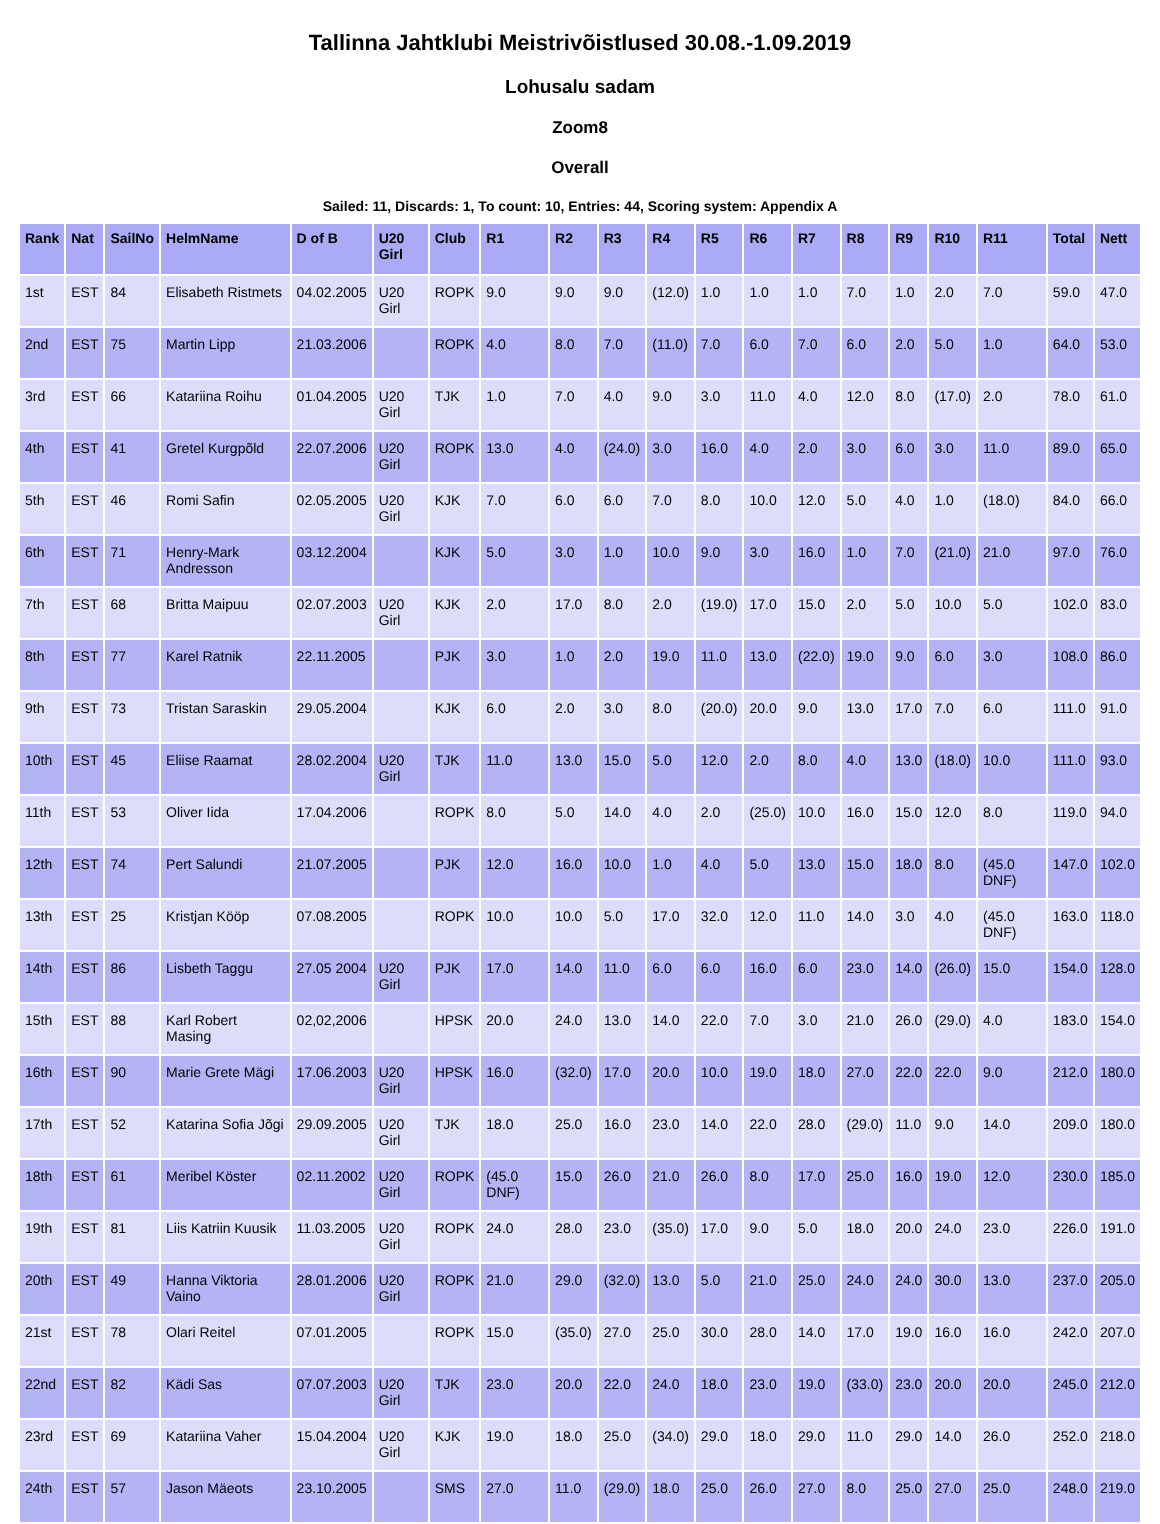Tallinna Jahtklubi Meistrivõistlused 30.08.-1.09.2019
Lohusalu sadam
Zoom8
Overall
Sailed: 11, Discards: 1, To count: 10, Entries: 44, Scoring system: Appendix A
| Rank | Nat | SailNo | HelmName | D of B | U20 Girl | Club | R1 | R2 | R3 | R4 | R5 | R6 | R7 | R8 | R9 | R10 | R11 | Total | Nett |
| --- | --- | --- | --- | --- | --- | --- | --- | --- | --- | --- | --- | --- | --- | --- | --- | --- | --- | --- | --- |
| 1st | EST | 84 | Elisabeth Ristmets | 04.02.2005 | U20 Girl | ROPK | 9.0 | 9.0 | 9.0 | (12.0) | 1.0 | 1.0 | 1.0 | 7.0 | 1.0 | 2.0 | 7.0 | 59.0 | 47.0 |
| 2nd | EST | 75 | Martin Lipp | 21.03.2006 | | ROPK | 4.0 | 8.0 | 7.0 | (11.0) | 7.0 | 6.0 | 7.0 | 6.0 | 2.0 | 5.0 | 1.0 | 64.0 | 53.0 |
| 3rd | EST | 66 | Katariina Roihu | 01.04.2005 | U20 Girl | TJK | 1.0 | 7.0 | 4.0 | 9.0 | 3.0 | 11.0 | 4.0 | 12.0 | 8.0 | (17.0) | 2.0 | 78.0 | 61.0 |
| 4th | EST | 41 | Gretel Kurgpõld | 22.07.2006 | U20 Girl | ROPK | 13.0 | 4.0 | (24.0) | 3.0 | 16.0 | 4.0 | 2.0 | 3.0 | 6.0 | 3.0 | 11.0 | 89.0 | 65.0 |
| 5th | EST | 46 | Romi Safin | 02.05.2005 | U20 Girl | KJK | 7.0 | 6.0 | 6.0 | 7.0 | 8.0 | 10.0 | 12.0 | 5.0 | 4.0 | 1.0 | (18.0) | 84.0 | 66.0 |
| 6th | EST | 71 | Henry-Mark Andresson | 03.12.2004 | | KJK | 5.0 | 3.0 | 1.0 | 10.0 | 9.0 | 3.0 | 16.0 | 1.0 | 7.0 | (21.0) | 21.0 | 97.0 | 76.0 |
| 7th | EST | 68 | Britta Maipuu | 02.07.2003 | U20 Girl | KJK | 2.0 | 17.0 | 8.0 | 2.0 | (19.0) | 17.0 | 15.0 | 2.0 | 5.0 | 10.0 | 5.0 | 102.0 | 83.0 |
| 8th | EST | 77 | Karel Ratnik | 22.11.2005 | | PJK | 3.0 | 1.0 | 2.0 | 19.0 | 11.0 | 13.0 | (22.0) | 19.0 | 9.0 | 6.0 | 3.0 | 108.0 | 86.0 |
| 9th | EST | 73 | Tristan Saraskin | 29.05.2004 | | KJK | 6.0 | 2.0 | 3.0 | 8.0 | (20.0) | 20.0 | 9.0 | 13.0 | 17.0 | 7.0 | 6.0 | 111.0 | 91.0 |
| 10th | EST | 45 | Eliise Raamat | 28.02.2004 | U20 Girl | TJK | 11.0 | 13.0 | 15.0 | 5.0 | 12.0 | 2.0 | 8.0 | 4.0 | 13.0 | (18.0) | 10.0 | 111.0 | 93.0 |
| 11th | EST | 53 | Oliver Iida | 17.04.2006 | | ROPK | 8.0 | 5.0 | 14.0 | 4.0 | 2.0 | (25.0) | 10.0 | 16.0 | 15.0 | 12.0 | 8.0 | 119.0 | 94.0 |
| 12th | EST | 74 | Pert Salundi | 21.07.2005 | | PJK | 12.0 | 16.0 | 10.0 | 1.0 | 4.0 | 5.0 | 13.0 | 15.0 | 18.0 | 8.0 | (45.0 DNF) | 147.0 | 102.0 |
| 13th | EST | 25 | Kristjan Kööp | 07.08.2005 | | ROPK | 10.0 | 10.0 | 5.0 | 17.0 | 32.0 | 12.0 | 11.0 | 14.0 | 3.0 | 4.0 | (45.0 DNF) | 163.0 | 118.0 |
| 14th | EST | 86 | Lisbeth Taggu | 27.05 2004 | U20 Girl | PJK | 17.0 | 14.0 | 11.0 | 6.0 | 6.0 | 16.0 | 6.0 | 23.0 | 14.0 | (26.0) | 15.0 | 154.0 | 128.0 |
| 15th | EST | 88 | Karl Robert Masing | 02,02,2006 | | HPSK | 20.0 | 24.0 | 13.0 | 14.0 | 22.0 | 7.0 | 3.0 | 21.0 | 26.0 | (29.0) | 4.0 | 183.0 | 154.0 |
| 16th | EST | 90 | Marie Grete Mägi | 17.06.2003 | U20 Girl | HPSK | 16.0 | (32.0) | 17.0 | 20.0 | 10.0 | 19.0 | 18.0 | 27.0 | 22.0 | 22.0 | 9.0 | 212.0 | 180.0 |
| 17th | EST | 52 | Katarina Sofia Jõgi | 29.09.2005 | U20 Girl | TJK | 18.0 | 25.0 | 16.0 | 23.0 | 14.0 | 22.0 | 28.0 | (29.0) | 11.0 | 9.0 | 14.0 | 209.0 | 180.0 |
| 18th | EST | 61 | Meribel Köster | 02.11.2002 | U20 Girl | ROPK | (45.0 DNF) | 15.0 | 26.0 | 21.0 | 26.0 | 8.0 | 17.0 | 25.0 | 16.0 | 19.0 | 12.0 | 230.0 | 185.0 |
| 19th | EST | 81 | Liis Katriin Kuusik | 11.03.2005 | U20 Girl | ROPK | 24.0 | 28.0 | 23.0 | (35.0) | 17.0 | 9.0 | 5.0 | 18.0 | 20.0 | 24.0 | 23.0 | 226.0 | 191.0 |
| 20th | EST | 49 | Hanna Viktoria Vaino | 28.01.2006 | U20 Girl | ROPK | 21.0 | 29.0 | (32.0) | 13.0 | 5.0 | 21.0 | 25.0 | 24.0 | 24.0 | 30.0 | 13.0 | 237.0 | 205.0 |
| 21st | EST | 78 | Olari Reitel | 07.01.2005 | | ROPK | 15.0 | (35.0) | 27.0 | 25.0 | 30.0 | 28.0 | 14.0 | 17.0 | 19.0 | 16.0 | 16.0 | 242.0 | 207.0 |
| 22nd | EST | 82 | Kädi Sas | 07.07.2003 | U20 Girl | TJK | 23.0 | 20.0 | 22.0 | 24.0 | 18.0 | 23.0 | 19.0 | (33.0) | 23.0 | 20.0 | 20.0 | 245.0 | 212.0 |
| 23rd | EST | 69 | Katariina Vaher | 15.04.2004 | U20 Girl | KJK | 19.0 | 18.0 | 25.0 | (34.0) | 29.0 | 18.0 | 29.0 | 11.0 | 29.0 | 14.0 | 26.0 | 252.0 | 218.0 |
| 24th | EST | 57 | Jason Mäeots | 23.10.2005 | | SMS | 27.0 | 11.0 | (29.0) | 18.0 | 25.0 | 26.0 | 27.0 | 8.0 | 25.0 | 27.0 | 25.0 | 248.0 | 219.0 |